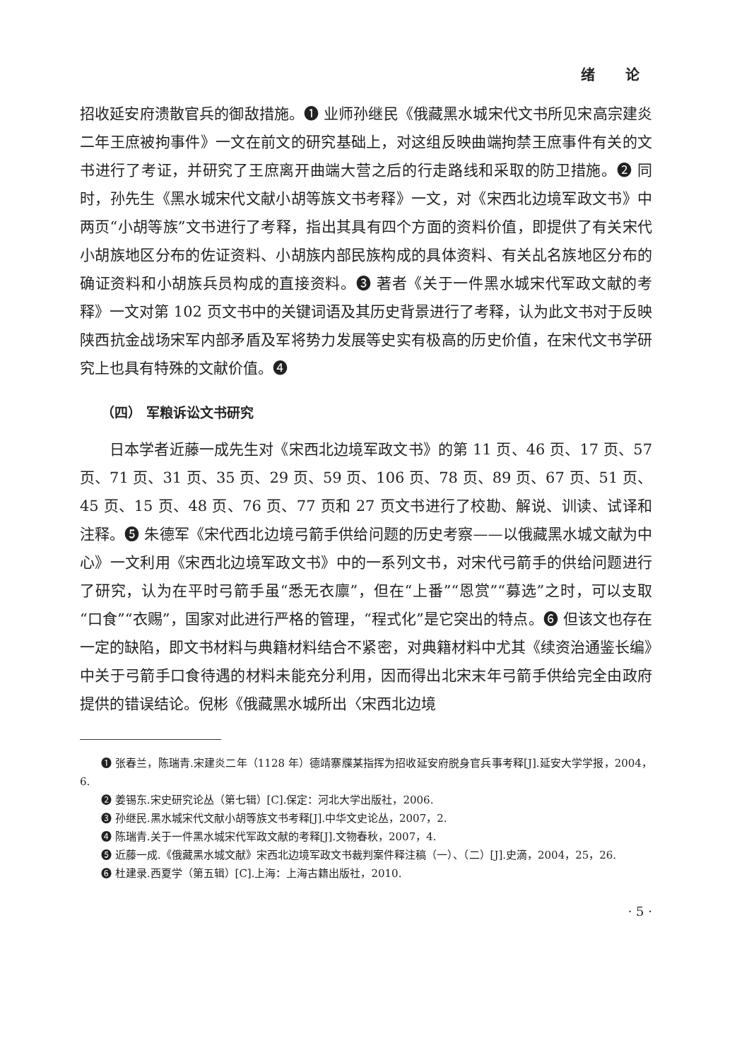绪 论
招收延安府溃散官兵的御敌措施。❶ 业师孙继民《俄藏黑水城宋代文书所见宋高宗建炎二年王庶被拘事件》一文在前文的研究基础上，对这组反映曲端拘禁王庶事件有关的文书进行了考证，并研究了王庶离开曲端大营之后的行走路线和采取的防卫措施。❷ 同时，孙先生《黑水城宋代文献小胡等族文书考释》一文，对《宋西北边境军政文书》中两页“小胡等族”文书进行了考释，指出其具有四个方面的资料价值，即提供了有关宋代小胡族地区分布的佐证资料、小胡族内部民族构成的具体资料、有关乩名族地区分布的确证资料和小胡族兵员构成的直接资料。❸ 著者《关于一件黑水城宋代军政文献的考释》一文对第 102 页文书中的关键词语及其历史背景进行了考释，认为此文书对于反映陕西抗金战场宋军内部矛盾及军将势力发展等史实有极高的历史价值，在宋代文书学研究上也具有特殊的文献价值。❹
（四） 军粮诉讼文书研究
日本学者近藤一成先生对《宋西北边境军政文书》的第 11 页、46 页、17 页、57 页、71 页、31 页、35 页、29 页、59 页、106 页、78 页、89 页、67 页、51 页、45 页、15 页、48 页、76 页、77 页和 27 页文书进行了校勘、解说、训读、试译和注释。❺ 朱德军《宋代西北边境弓箭手供给问题的历史考察——以俄藏黑水城文献为中心》一文利用《宋西北边境军政文书》中的一系列文书，对宋代弓箭手的供给问题进行了研究，认为在平时弓箭手虽“悉无衣廪”，但在“上番”“恩赏”“募选”之时，可以支取“口食”“衣赐”，国家对此进行严格的管理，“程式化”是它突出的特点。❻ 但该文也存在一定的缺陷，即文书材料与典籍材料结合不紧密，对典籍材料中尤其《续资治通鉴长编》中关于弓箭手口食待遇的材料未能充分利用，因而得出北宋末年弓箭手供给完全由政府提供的错误结论。倪彬《俄藏黑水城所出〈宋西北边境
❶ 张春兰，陈瑞青.宋建炎二年（1128 年）德靖寨牒某指挥为招收延安府脱身官兵事考释[J].延安大学学报，2004，6.
❷ 姜锡东.宋史研究论丛（第七辑）[C].保定：河北大学出版社，2006.
❸ 孙继民.黑水城宋代文献小胡等族文书考释[J].中华文史论丛，2007，2.
❹ 陈瑞青.关于一件黑水城宋代军政文献的考释[J].文物春秋，2007，4.
❺ 近藤一成.《俄藏黑水城文献》宋西北边境军政文书裁判案件释注稿（一）、（二）[J].史滴，2004，25，26.
❻ 杜建录.西夏学（第五辑）[C].上海：上海古籍出版社，2010.
· 5 ·